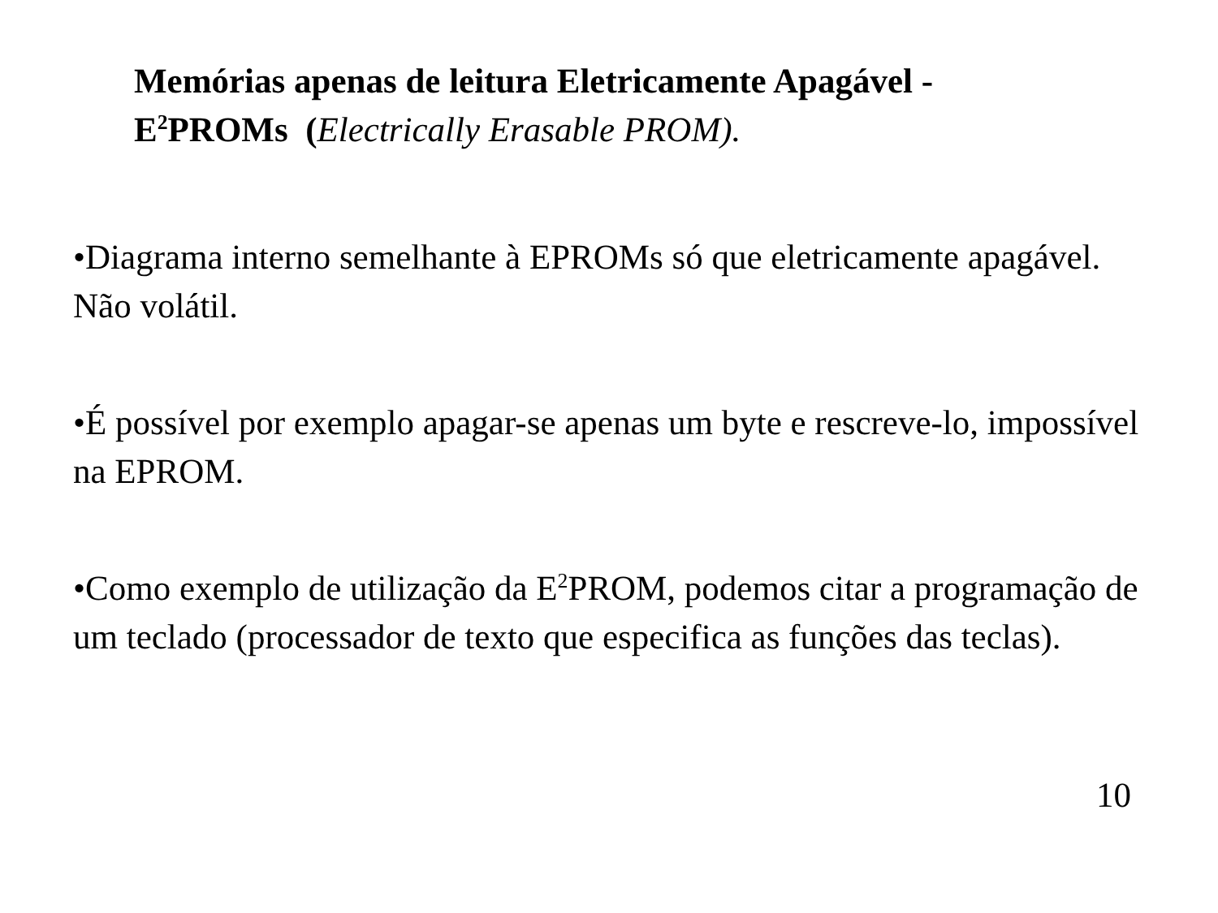Memórias apenas de leitura Eletricamente Apagável -
E<sup>2</sup>PROMs (Electrically Erasable PROM).
•Diagrama interno semelhante à EPROMs só que eletricamente apagável. Não volátil.
•É possível por exemplo apagar-se apenas um byte e rescreve-lo, impossível na EPROM.
•Como exemplo de utilização da E<sup>2</sup>PROM, podemos citar a programação de um teclado (processador de texto que especifica as funções das teclas).
10